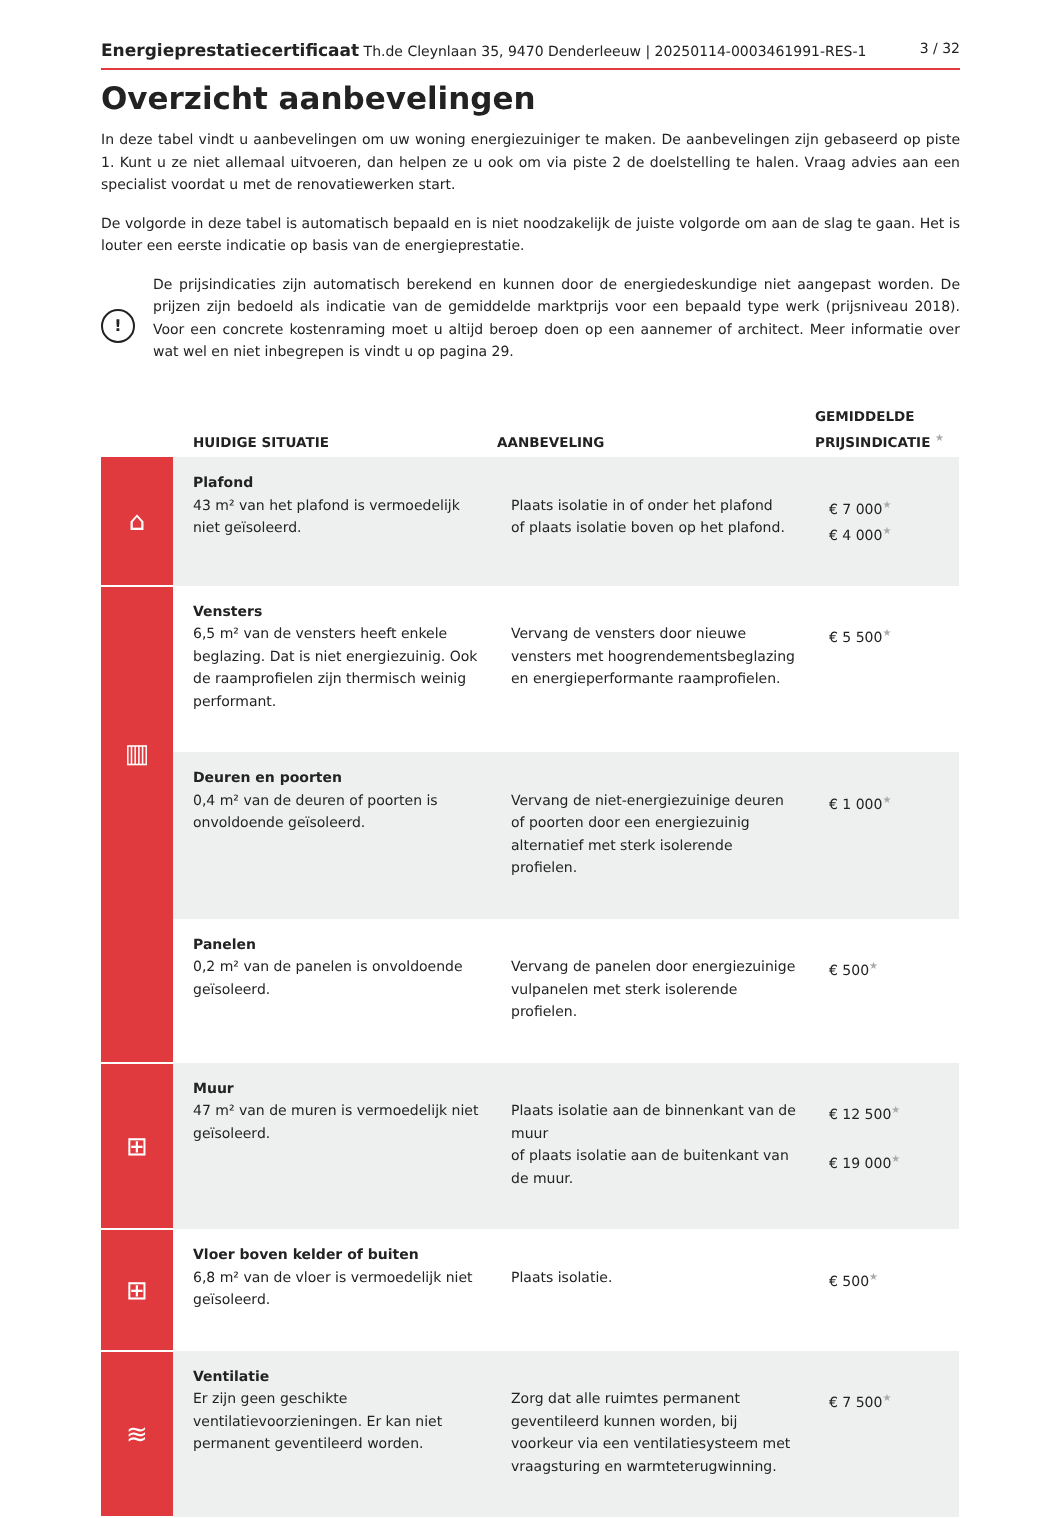Energieprestatiecertificaat Th.de Cleynlaan 35, 9470 Denderleeuw | 20250114-0003461991-RES-1 3 / 32
Overzicht aanbevelingen
In deze tabel vindt u aanbevelingen om uw woning energiezuiniger te maken. De aanbevelingen zijn gebaseerd op piste 1. Kunt u ze niet allemaal uitvoeren, dan helpen ze u ook om via piste 2 de doelstelling te halen. Vraag advies aan een specialist voordat u met de renovatiewerken start.
De volgorde in deze tabel is automatisch bepaald en is niet noodzakelijk de juiste volgorde om aan de slag te gaan. Het is louter een eerste indicatie op basis van de energieprestatie.
!
De prijsindicaties zijn automatisch berekend en kunnen door de energiedeskundige niet aangepast worden. De prijzen zijn bedoeld als indicatie van de gemiddelde marktprijs voor een bepaald type werk (prijsniveau 2018). Voor een concrete kostenraming moet u altijd beroep doen op een aannemer of architect. Meer informatie over wat wel en niet inbegrepen is vindt u op pagina 29.
| | HUIDIGE SITUATIE | AANBEVELING | GEMIDDELDE PRIJSINDICATIE ★ |
| --- | --- | --- | --- |
| ⌂ | Plafond 43 m² van het plafond is vermoedelijk niet geïsoleerd. | Plaats isolatie in of onder het plafond of plaats isolatie boven op het plafond. | € 7 000 ★ € 4 000 ★ |
| ▥ | Vensters 6,5 m² van de vensters heeft enkele beglazing. Dat is niet energiezuinig. Ook de raamprofielen zijn thermisch weinig performant. | Vervang de vensters door nieuwe vensters met hoogrendementsbeglazing en energieperformante raamprofielen. | € 5 500 ★ |
| | Deuren en poorten 0,4 m² van de deuren of poorten is onvoldoende geïsoleerd. | Vervang de niet-energiezuinige deuren of poorten door een energiezuinig alternatief met sterk isolerende profielen. | € 1 000 ★ |
| | Panelen 0,2 m² van de panelen is onvoldoende geïsoleerd. | Vervang de panelen door energiezuinige vulpanelen met sterk isolerende profielen. | € 500 ★ |
| ⊞ | Muur 47 m² van de muren is vermoedelijk niet geïsoleerd. | Plaats isolatie aan de binnenkant van de muur of plaats isolatie aan de buitenkant van de muur. | € 12 500 ★ € 19 000 ★ |
| ⊞ | Vloer boven kelder of buiten 6,8 m² van de vloer is vermoedelijk niet geïsoleerd. | Plaats isolatie. | € 500 ★ |
| ≋ | Ventilatie Er zijn geen geschikte ventilatievoorzieningen. Er kan niet permanent geventileerd worden. | Zorg dat alle ruimtes permanent geventileerd kunnen worden, bij voorkeur via een ventilatiesysteem met vraagsturing en warmteterugwinning. | € 7 500 ★ |